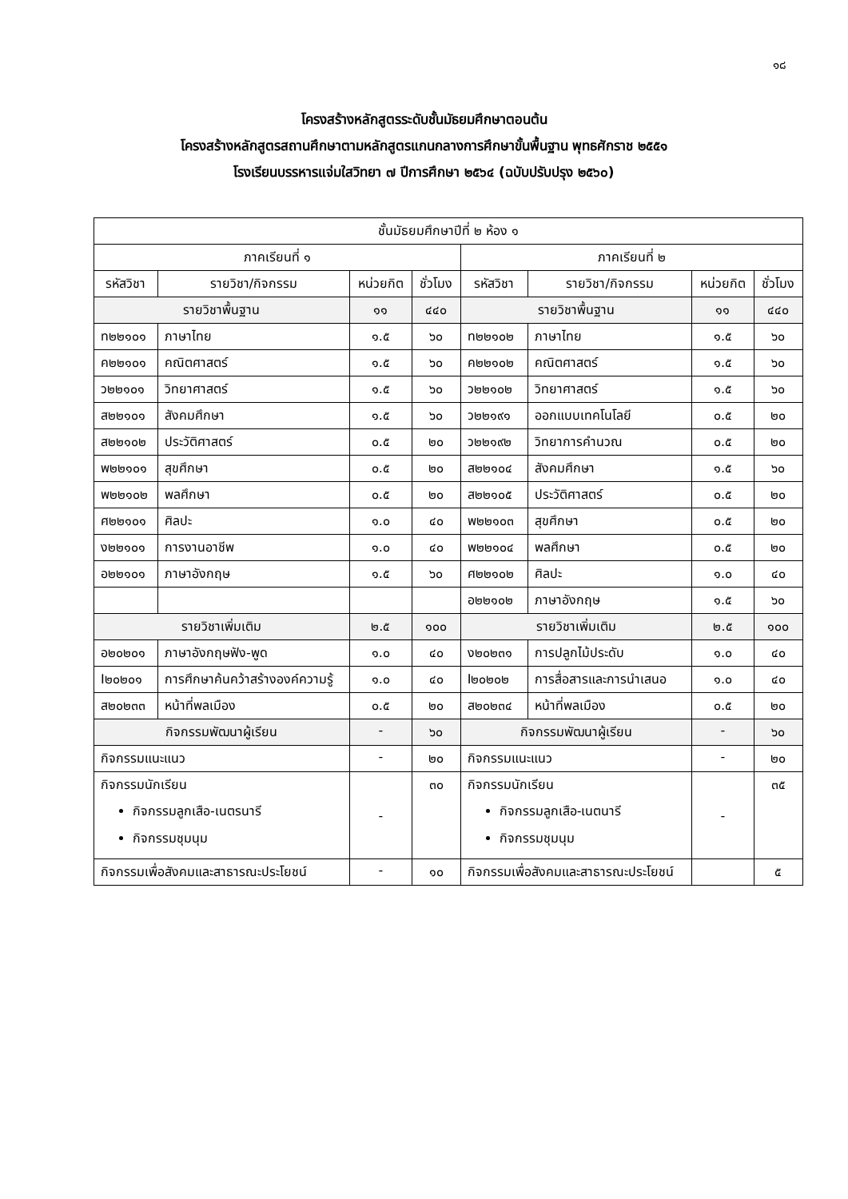๑๘
โครงสร้างหลักสูตรระดับชั้นมัธยมศึกษาตอนต้น
โครงสร้างหลักสูตรสถานศึกษาตามหลักสูตรแกนกลางการศึกษาขั้นพื้นฐาน พุทธศักราช ๒๕๕๑
โรงเรียนบรรหารแจ่มใสวิทยา ๗ ปีการศึกษา ๒๕๖๔ (ฉบับปรับปรุง ๒๕๖๐)
| ชั้นมัธยมศึกษาปีที่ ๒ ห้อง ๑ | | | | | | | |
| --- | --- | --- | --- | --- | --- | --- | --- |
| ภาคเรียนที่ ๑ | | | | ภาคเรียนที่ ๒ | | | |
| รหัสวิชา | รายวิชา/กิจกรรม | หน่วยกิต | ชั่วโมง | รหัสวิชา | รายวิชา/กิจกรรม | หน่วยกิต | ชั่วโมง |
| รายวิชาพื้นฐาน | | ๑๑ | ๔๔๐ | รายวิชาพื้นฐาน | | ๑๑ | ๔๔๐ |
| ท๒๒๑๐๑ | ภาษาไทย | ๑.๕ | ๖๐ | ท๒๒๑๐๒ | ภาษาไทย | ๑.๕ | ๖๐ |
| ค๒๒๑๐๑ | คณิตศาสตร์ | ๑.๕ | ๖๐ | ค๒๒๑๐๒ | คณิตศาสตร์ | ๑.๕ | ๖๐ |
| ว๒๒๑๐๑ | วิทยาศาสตร์ | ๑.๕ | ๖๐ | ว๒๒๑๐๒ | วิทยาศาสตร์ | ๑.๕ | ๖๐ |
| ส๒๒๑๐๑ | สังคมศึกษา | ๑.๕ | ๖๐ | ว๒๒๑๙๑ | ออกแบบเทคโนโลยี | ๐.๕ | ๒๐ |
| ส๒๒๑๐๒ | ประวัติศาสตร์ | ๐.๕ | ๒๐ | ว๒๒๑๙๒ | วิทยาการคำนวณ | ๐.๕ | ๒๐ |
| พ๒๒๑๐๑ | สุขศึกษา | ๐.๕ | ๒๐ | ส๒๒๑๐๔ | สังคมศึกษา | ๑.๕ | ๖๐ |
| พ๒๒๑๐๒ | พลศึกษา | ๐.๕ | ๒๐ | ส๒๒๑๐๕ | ประวัติศาสตร์ | ๐.๕ | ๒๐ |
| ศ๒๒๑๐๑ | ศิลปะ | ๑.๐ | ๔๐ | พ๒๒๑๐๓ | สุขศึกษา | ๐.๕ | ๒๐ |
| ง๒๒๑๐๑ | การงานอาชีพ | ๑.๐ | ๔๐ | พ๒๒๑๐๔ | พลศึกษา | ๐.๕ | ๒๐ |
| อ๒๒๑๐๑ | ภาษาอังกฤษ | ๑.๕ | ๖๐ | ศ๒๒๑๐๒ | ศิลปะ | ๑.๐ | ๔๐ |
| | | | | อ๒๒๑๐๒ | ภาษาอังกฤษ | ๑.๕ | ๖๐ |
| รายวิชาเพิ่มเติม | | ๒.๕ | ๑๐๐ | รายวิชาเพิ่มเติม | | ๒.๕ | ๑๐๐ |
| อ๒๐๒๐๑ | ภาษาอังกฤษฟัง-พูด | ๑.๐ | ๔๐ | ง๒๐๒๓๑ | การปลูกไม้ประดับ | ๑.๐ | ๔๐ |
| I๒๐๒๐๑ | การศึกษาค้นคว้าสร้างองค์ความรู้ | ๑.๐ | ๔๐ | I๒๐๒๐๒ | การสื่อสารและการนำเสนอ | ๑.๐ | ๔๐ |
| ส๒๐๒๓๓ | หน้าที่พลเมือง | ๐.๕ | ๒๐ | ส๒๐๒๓๔ | หน้าที่พลเมือง | ๐.๕ | ๒๐ |
| กิจกรรมพัฒนาผู้เรียน | | - | ๖๐ | กิจกรรมพัฒนาผู้เรียน | | - | ๖๐ |
| กิจกรรมแนะแนว | | - | ๒๐ | กิจกรรมแนะแนว | | - | ๒๐ |
| กิจกรรมนักเรียน กิจกรรมลูกเสือ-เนตรนารี กิจกรรมชุมนุม | | - | ๓๐ | กิจกรรมนักเรียน กิจกรรมลูกเสือ-เนตนารี กิจกรรมชุมนุม | | - | ๓๕ |
| กิจกรรมเพื่อสังคมและสาธารณะประโยชน์ | | - | ๑๐ | กิจกรรมเพื่อสังคมและสาธารณะประโยชน์ | | | ๕ |